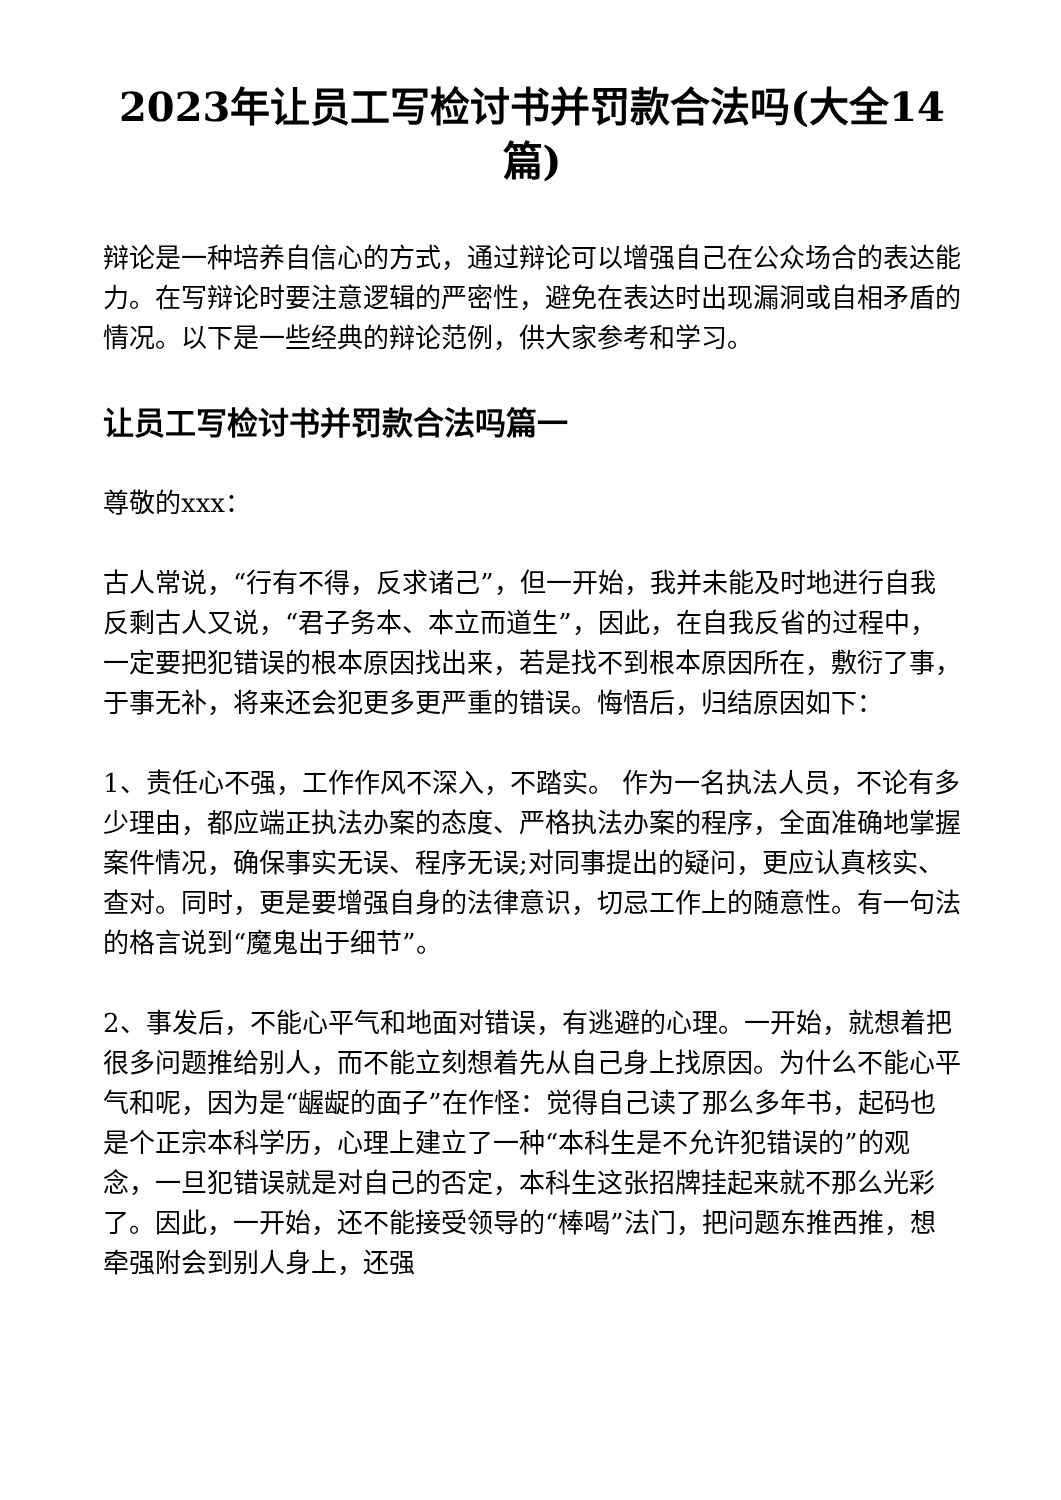2023年让员工写检讨书并罚款合法吗(大全14篇)
辩论是一种培养自信心的方式，通过辩论可以增强自己在公众场合的表达能力。在写辩论时要注意逻辑的严密性，避免在表达时出现漏洞或自相矛盾的情况。以下是一些经典的辩论范例，供大家参考和学习。
让员工写检讨书并罚款合法吗篇一
尊敬的xxx：
古人常说，“行有不得，反求诸己”，但一开始，我并未能及时地进行自我反剩古人又说，“君子务本、本立而道生”，因此，在自我反省的过程中，一定要把犯错误的根本原因找出来，若是找不到根本原因所在，敷衍了事，于事无补，将来还会犯更多更严重的错误。悔悟后，归结原因如下：
1、责任心不强，工作作风不深入，不踏实。 作为一名执法人员，不论有多少理由，都应端正执法办案的态度、严格执法办案的程序，全面准确地掌握案件情况，确保事实无误、程序无误;对同事提出的疑问，更应认真核实、查对。同时，更是要增强自身的法律意识，切忌工作上的随意性。有一句法的格言说到“魔鬼出于细节”。
2、事发后，不能心平气和地面对错误，有逃避的心理。一开始，就想着把很多问题推给别人，而不能立刻想着先从自己身上找原因。为什么不能心平气和呢，因为是“龌龊的面子”在作怪：觉得自己读了那么多年书，起码也是个正宗本科学历，心理上建立了一种“本科生是不允许犯错误的”的观念，一旦犯错误就是对自己的否定，本科生这张招牌挂起来就不那么光彩了。因此，一开始，还不能接受领导的“棒喝”法门，把问题东推西推，想牵强附会到别人身上，还强